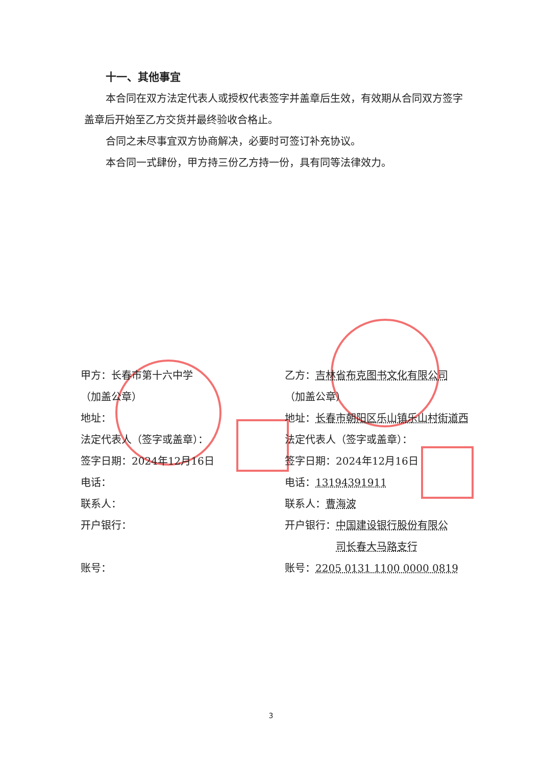十一、其他事宜
本合同在双方法定代表人或授权代表签字并盖章后生效，有效期从合同双方签字盖章后开始至乙方交货并最终验收合格止。
合同之未尽事宜双方协商解决，必要时可签订补充协议。
本合同一式肆份，甲方持三份乙方持一份，具有同等法律效力。
甲方：长春市第十六中学
（加盖公章）
地址：
法定代表人（签字或盖章）：
签字日期：2024年12月16日
电话：
联系人：
开户银行：
账号：
乙方：吉林省布克图书文化有限公司
（加盖公章）
地址：长春市朝阳区乐山镇乐山村街道西
法定代表人（签字或盖章）：
签字日期：2024年12月16日
电话：13194391911
联系人：曹海波
开户银行：中国建设银行股份有限公
司长春大马路支行
账号：2205 0131 1100 0000 0819
3